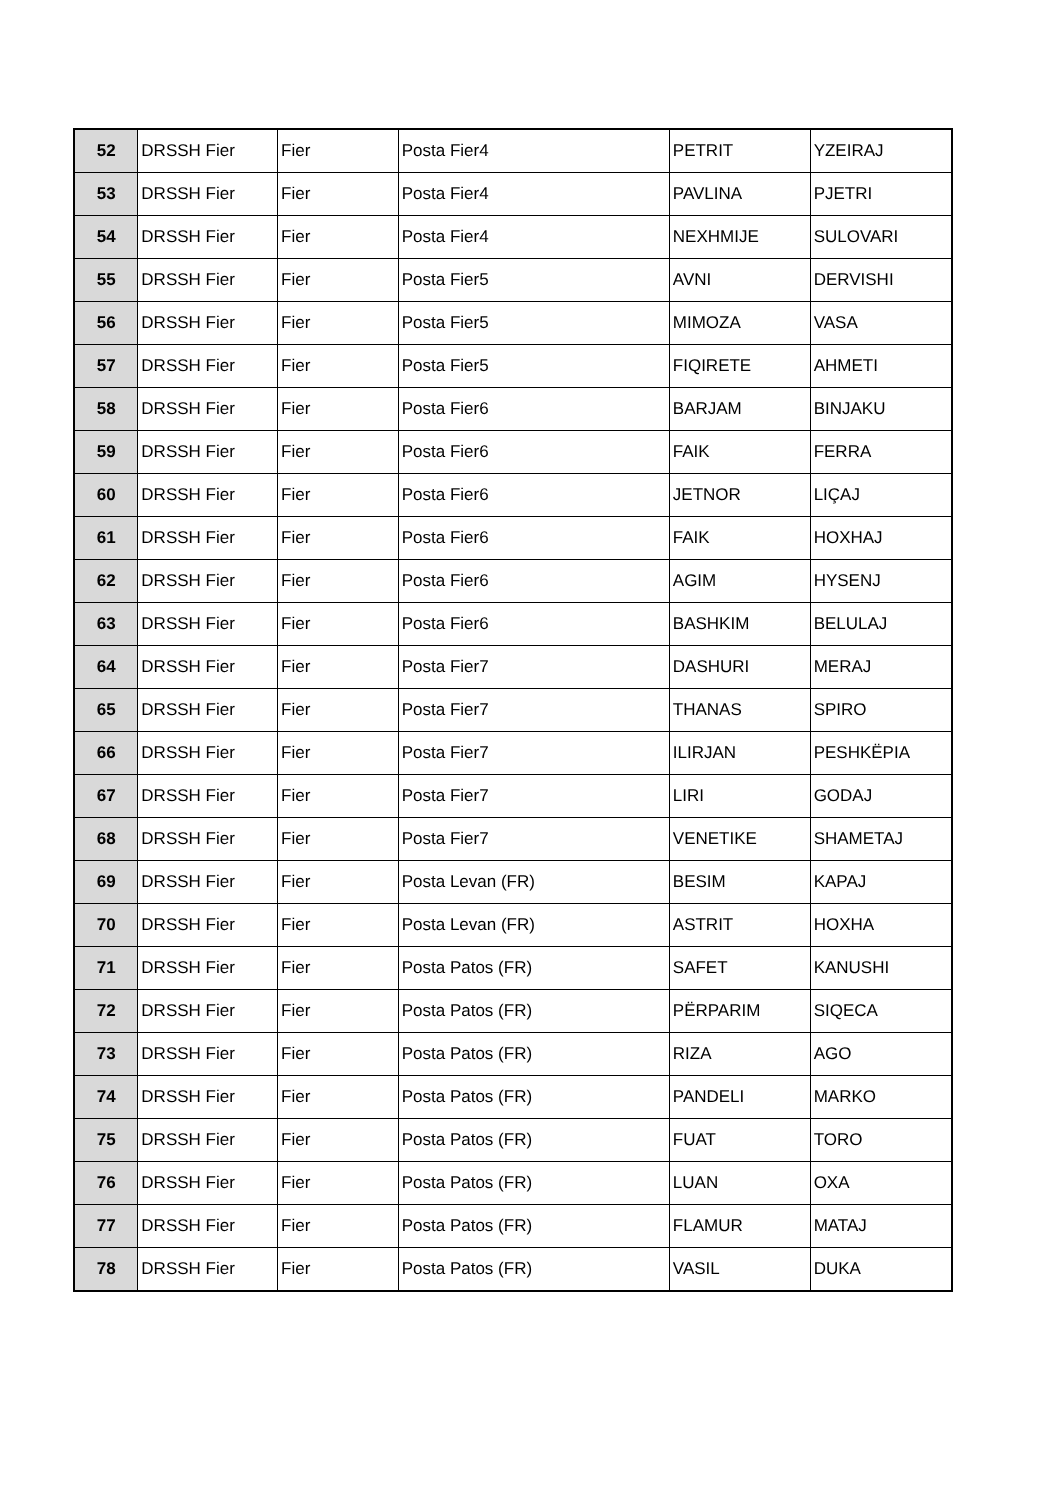| 52 | DRSSH Fier | Fier | Posta Fier4 | PETRIT | YZEIRAJ |
| 53 | DRSSH Fier | Fier | Posta Fier4 | PAVLINA | PJETRI |
| 54 | DRSSH Fier | Fier | Posta Fier4 | NEXHMIJE | SULOVARI |
| 55 | DRSSH Fier | Fier | Posta Fier5 | AVNI | DERVISHI |
| 56 | DRSSH Fier | Fier | Posta Fier5 | MIMOZA | VASA |
| 57 | DRSSH Fier | Fier | Posta Fier5 | FIQIRETE | AHMETI |
| 58 | DRSSH Fier | Fier | Posta Fier6 | BARJAM | BINJAKU |
| 59 | DRSSH Fier | Fier | Posta Fier6 | FAIK | FERRA |
| 60 | DRSSH Fier | Fier | Posta Fier6 | JETNOR | LIÇAJ |
| 61 | DRSSH Fier | Fier | Posta Fier6 | FAIK | HOXHAJ |
| 62 | DRSSH Fier | Fier | Posta Fier6 | AGIM | HYSENJ |
| 63 | DRSSH Fier | Fier | Posta Fier6 | BASHKIM | BELULAJ |
| 64 | DRSSH Fier | Fier | Posta Fier7 | DASHURI | MERAJ |
| 65 | DRSSH Fier | Fier | Posta Fier7 | THANAS | SPIRO |
| 66 | DRSSH Fier | Fier | Posta Fier7 | ILIRJAN | PESHKËPIA |
| 67 | DRSSH Fier | Fier | Posta Fier7 | LIRI | GODAJ |
| 68 | DRSSH Fier | Fier | Posta Fier7 | VENETIKE | SHAMETAJ |
| 69 | DRSSH Fier | Fier | Posta Levan (FR) | BESIM | KAPAJ |
| 70 | DRSSH Fier | Fier | Posta Levan (FR) | ASTRIT | HOXHA |
| 71 | DRSSH Fier | Fier | Posta Patos (FR) | SAFET | KANUSHI |
| 72 | DRSSH Fier | Fier | Posta Patos (FR) | PËRPARIM | SIQECA |
| 73 | DRSSH Fier | Fier | Posta Patos (FR) | RIZA | AGO |
| 74 | DRSSH Fier | Fier | Posta Patos (FR) | PANDELI | MARKO |
| 75 | DRSSH Fier | Fier | Posta Patos (FR) | FUAT | TORO |
| 76 | DRSSH Fier | Fier | Posta Patos (FR) | LUAN | OXA |
| 77 | DRSSH Fier | Fier | Posta Patos (FR) | FLAMUR | MATAJ |
| 78 | DRSSH Fier | Fier | Posta Patos (FR) | VASIL | DUKA |